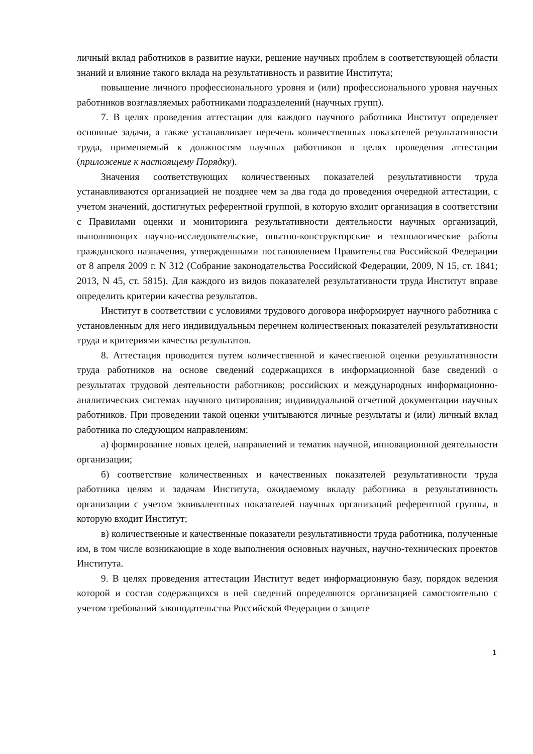личный вклад работников в развитие науки, решение научных проблем в соответствующей области знаний и влияние такого вклада на результативность и развитие Института;
повышение личного профессионального уровня и (или) профессионального уровня научных работников возглавляемых работниками подразделений (научных групп).
7. В целях проведения аттестации для каждого научного работника Институт определяет основные задачи, а также устанавливает перечень количественных показателей результативности труда, применяемый к должностям научных работников в целях проведения аттестации (приложение к настоящему Порядку).
Значения соответствующих количественных показателей результативности труда устанавливаются организацией не позднее чем за два года до проведения очередной аттестации, с учетом значений, достигнутых референтной группой, в которую входит организация в соответствии с Правилами оценки и мониторинга результативности деятельности научных организаций, выполняющих научно-исследовательские, опытно-конструкторские и технологические работы гражданского назначения, утвержденными постановлением Правительства Российской Федерации от 8 апреля 2009 г. N 312 (Собрание законодательства Российской Федерации, 2009, N 15, ст. 1841; 2013, N 45, ст. 5815). Для каждого из видов показателей результативности труда Институт вправе определить критерии качества результатов.
Институт в соответствии с условиями трудового договора информирует научного работника с установленным для него индивидуальным перечнем количественных показателей результативности труда и критериями качества результатов.
8. Аттестация проводится путем количественной и качественной оценки результативности труда работников на основе сведений содержащихся в информационной базе сведений о результатах трудовой деятельности работников; российских и международных информационно-аналитических системах научного цитирования; индивидуальной отчетной документации научных работников. При проведении такой оценки учитываются личные результаты и (или) личный вклад работника по следующим направлениям:
а) формирование новых целей, направлений и тематик научной, инновационной деятельности организации;
б) соответствие количественных и качественных показателей результативности труда работника целям и задачам Института, ожидаемому вкладу работника в результативность организации с учетом эквивалентных показателей научных организаций референтной группы, в которую входит Институт;
в) количественные и качественные показатели результативности труда работника, полученные им, в том числе возникающие в ходе выполнения основных научных, научно-технических проектов Института.
9. В целях проведения аттестации Институт ведет информационную базу, порядок ведения которой и состав содержащихся в ней сведений определяются организацией самостоятельно с учетом требований законодательства Российской Федерации о защите
1